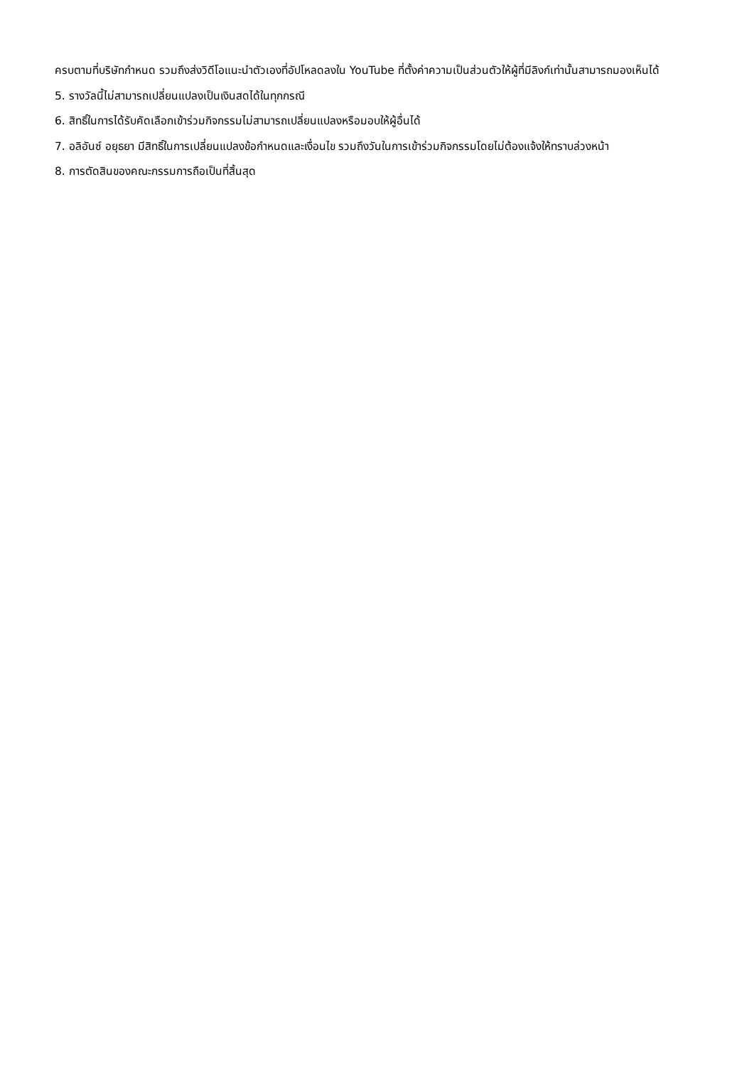ครบตามที่บริษัทกำหนด รวมถึงส่งวิดีโอแนะนำตัวเองที่อัปโหลดลงใน YouTube ที่ตั้งค่าความเป็นส่วนตัวให้ผู้ที่มีลิงก์เท่านั้นสามารถมองเห็นได้
5. รางวัลนี้ไม่สามารถเปลี่ยนแปลงเป็นเงินสดได้ในทุกกรณี
6. สิทธิ์ในการได้รับคัดเลือกเข้าร่วมกิจกรรมไม่สามารถเปลี่ยนแปลงหรือมอบให้ผู้อื่นได้
7. อลิอันซ์ อยุธยา มีสิทธิ์ในการเปลี่ยนแปลงข้อกำหนดและเงื่อนไข รวมถึงวันในการเข้าร่วมกิจกรรมโดยไม่ต้องแจ้งให้ทราบล่วงหน้า
8. การตัดสินของคณะกรรมการถือเป็นที่สิ้นสุด